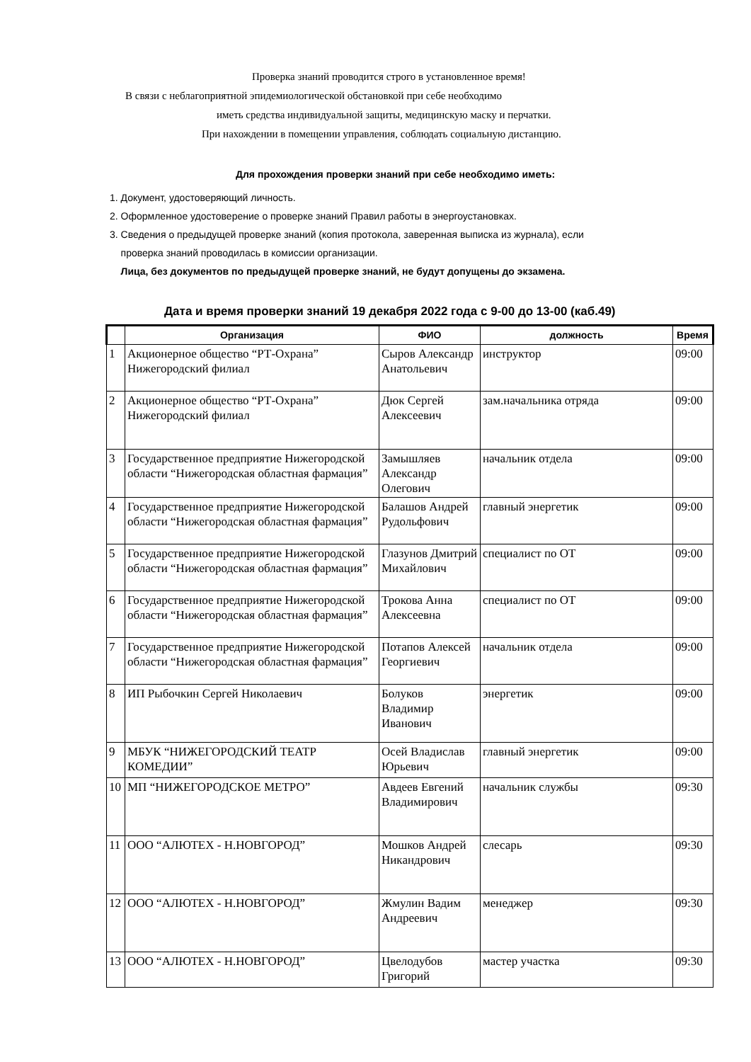Проверка знаний проводится строго в установленное время!
В связи с неблагоприятной эпидемиологической обстановкой при себе необходимо
иметь средства индивидуальной защиты, медицинскую маску и перчатки.
При нахождении в помещении управления, соблюдать социальную дистанцию.
Для прохождения проверки знаний при себе необходимо иметь:
1. Документ, удостоверяющий личность.
2. Оформленное удостоверение о проверке знаний Правил работы в энергоустановках.
3. Сведения о предыдущей проверке знаний (копия протокола, заверенная выписка из журнала), если
проверка знаний проводилась в комиссии организации.
Лица, без документов по предыдущей проверке знаний, не будут допущены до экзамена.
Дата и время проверки знаний 19 декабря 2022 года с 9-00 до 13-00 (каб.49)
| | Организация | ФИО | должность | Время |
| --- | --- | --- | --- | --- |
| 1 | Акционерное общество “РТ-Охрана” Нижегородский филиал | Сыров Александр Анатольевич | инструктор | 09:00 |
| 2 | Акционерное общество “РТ-Охрана” Нижегородский филиал | Дюк Сергей Алексеевич | зам.начальника отряда | 09:00 |
| 3 | Государственное предприятие Нижегородской области “Нижегородская областная фармация” | Замышляев Александр Олегович | начальник отдела | 09:00 |
| 4 | Государственное предприятие Нижегородской области “Нижегородская областная фармация” | Балашов Андрей Рудольфович | главный энергетик | 09:00 |
| 5 | Государственное предприятие Нижегородской области “Нижегородская областная фармация” | Глазунов Дмитрий Михайлович | специалист по ОТ | 09:00 |
| 6 | Государственное предприятие Нижегородской области “Нижегородская областная фармация” | Трокова Анна Алексеевна | специалист по ОТ | 09:00 |
| 7 | Государственное предприятие Нижегородской области “Нижегородская областная фармация” | Потапов Алексей Георгиевич | начальник отдела | 09:00 |
| 8 | ИП Рыбочкин Сергей Николаевич | Болуков Владимир Иванович | энергетик | 09:00 |
| 9 | МБУК “НИЖЕГОРОДСКИЙ ТЕАТР КОМЕДИИ” | Осей Владислав Юрьевич | главный энергетик | 09:00 |
| 10 | МП “НИЖЕГОРОДСКОЕ МЕТРО” | Авдеев Евгений Владимирович | начальник службы | 09:30 |
| 11 | ООО “АЛЮТЕХ - Н.НОВГОРОД” | Мошков Андрей Никандрович | слесарь | 09:30 |
| 12 | ООО “АЛЮТЕХ - Н.НОВГОРОД” | Жмулин Вадим Андреевич | менеджер | 09:30 |
| 13 | ООО “АЛЮТЕХ - Н.НОВГОРОД” | Цвелодубов Григорий | мастер участка | 09:30 |